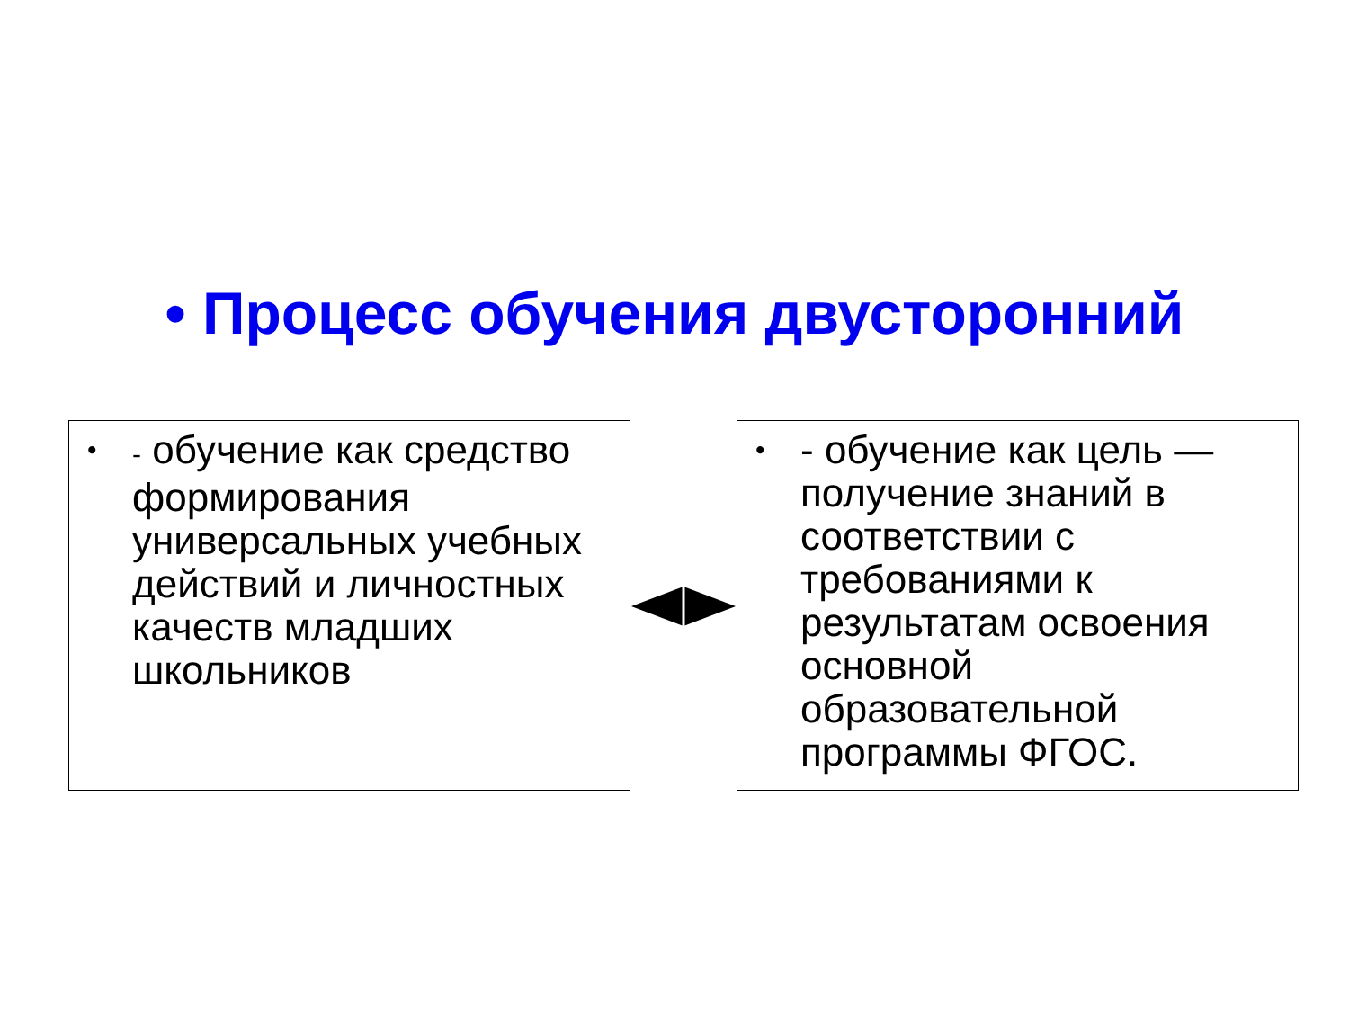• Процесс обучения двусторонний
•
- обучение как средство формирования универсальных учебных действий и личностных качеств младших школьников
•
- обучение как цель — получение знаний в соответствии с требованиями к результатам освоения основной образовательной программы ФГОС.